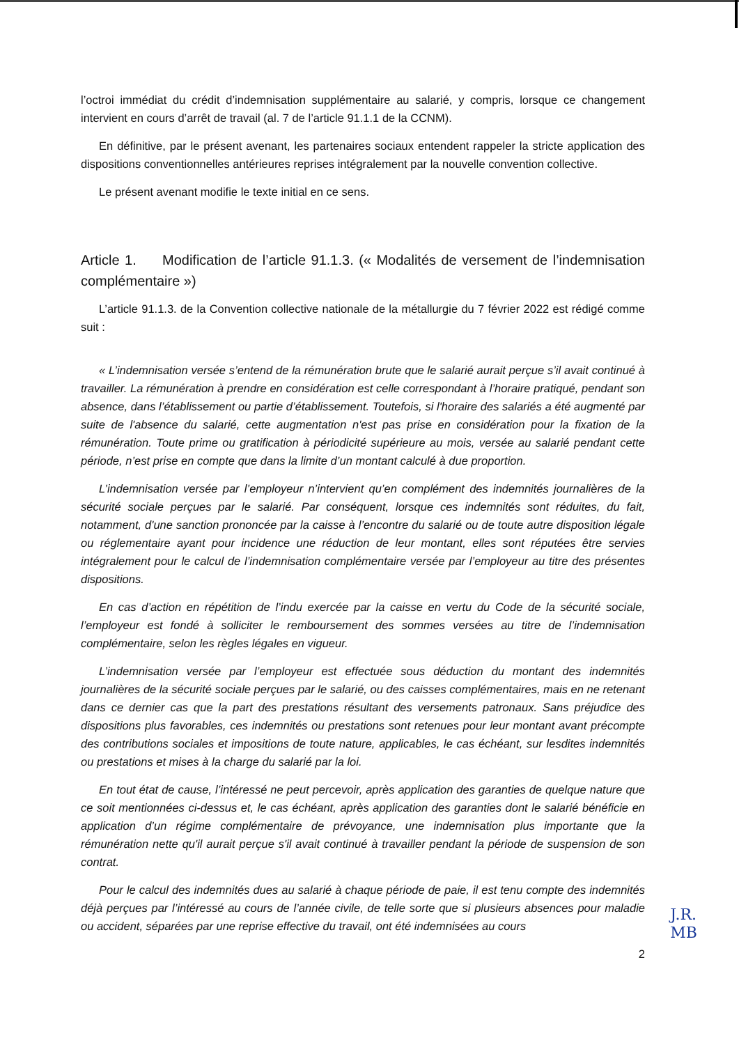l’octroi immédiat du crédit d’indemnisation supplémentaire au salarié, y compris, lorsque ce changement intervient en cours d’arrêt de travail (al. 7 de l’article 91.1.1 de la CCNM).
En définitive, par le présent avenant, les partenaires sociaux entendent rappeler la stricte application des dispositions conventionnelles antérieures reprises intégralement par la nouvelle convention collective.
Le présent avenant modifie le texte initial en ce sens.
Article 1. Modification de l’article 91.1.3. (« Modalités de versement de l’indemnisation complémentaire »)
L’article 91.1.3. de la Convention collective nationale de la métallurgie du 7 février 2022 est rédigé comme suit :
« L’indemnisation versée s’entend de la rémunération brute que le salarié aurait perçue s’il avait continué à travailler. La rémunération à prendre en considération est celle correspondant à l’horaire pratiqué, pendant son absence, dans l’établissement ou partie d’établissement. Toutefois, si l'horaire des salariés a été augmenté par suite de l'absence du salarié, cette augmentation n'est pas prise en considération pour la fixation de la rémunération. Toute prime ou gratification à périodicité supérieure au mois, versée au salarié pendant cette période, n’est prise en compte que dans la limite d’un montant calculé à due proportion.
L’indemnisation versée par l’employeur n’intervient qu’en complément des indemnités journalières de la sécurité sociale perçues par le salarié. Par conséquent, lorsque ces indemnités sont réduites, du fait, notamment, d'une sanction prononcée par la caisse à l’encontre du salarié ou de toute autre disposition légale ou réglementaire ayant pour incidence une réduction de leur montant, elles sont réputées être servies intégralement pour le calcul de l’indemnisation complémentaire versée par l’employeur au titre des présentes dispositions.
En cas d’action en répétition de l’indu exercée par la caisse en vertu du Code de la sécurité sociale, l’employeur est fondé à solliciter le remboursement des sommes versées au titre de l’indemnisation complémentaire, selon les règles légales en vigueur.
L’indemnisation versée par l’employeur est effectuée sous déduction du montant des indemnités journalières de la sécurité sociale perçues par le salarié, ou des caisses complémentaires, mais en ne retenant dans ce dernier cas que la part des prestations résultant des versements patronaux. Sans préjudice des dispositions plus favorables, ces indemnités ou prestations sont retenues pour leur montant avant précompte des contributions sociales et impositions de toute nature, applicables, le cas échéant, sur lesdites indemnités ou prestations et mises à la charge du salarié par la loi.
En tout état de cause, l’intéressé ne peut percevoir, après application des garanties de quelque nature que ce soit mentionnées ci-dessus et, le cas échéant, après application des garanties dont le salarié bénéficie en application d’un régime complémentaire de prévoyance, une indemnisation plus importante que la rémunération nette qu'il aurait perçue s'il avait continué à travailler pendant la période de suspension de son contrat.
Pour le calcul des indemnités dues au salarié à chaque période de paie, il est tenu compte des indemnités déjà perçues par l’intéressé au cours de l’année civile, de telle sorte que si plusieurs absences pour maladie ou accident, séparées par une reprise effective du travail, ont été indemnisées au cours
2
J.R.
MB